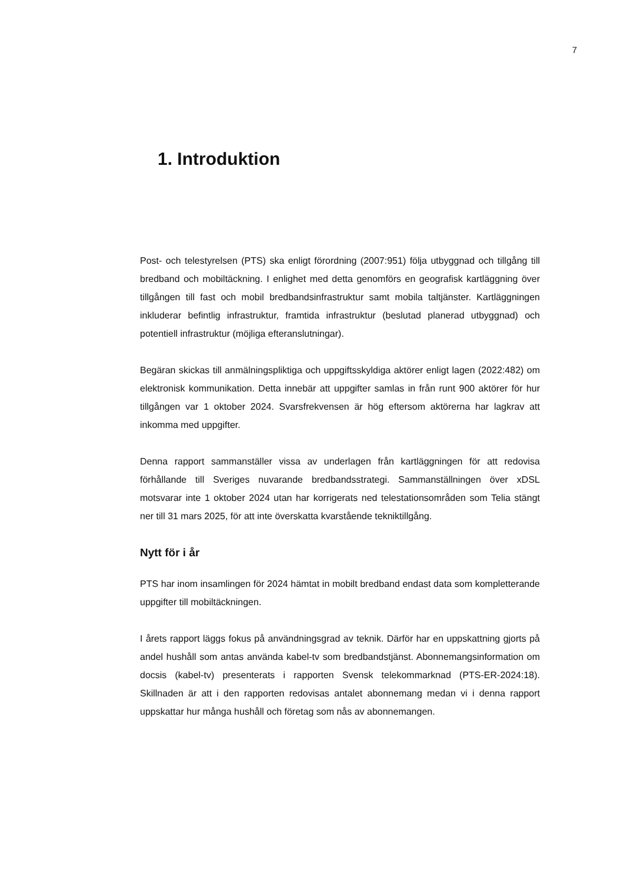7
1. Introduktion
Post- och telestyrelsen (PTS) ska enligt förordning (2007:951) följa utbyggnad och tillgång till bredband och mobiltäckning. I enlighet med detta genomförs en geografisk kartläggning över tillgången till fast och mobil bredbandsinfrastruktur samt mobila taltjänster. Kartläggningen inkluderar befintlig infrastruktur, framtida infrastruktur (beslutad planerad utbyggnad) och potentiell infrastruktur (möjliga efteranslutningar).
Begäran skickas till anmälningspliktiga och uppgiftsskyldiga aktörer enligt lagen (2022:482) om elektronisk kommunikation. Detta innebär att uppgifter samlas in från runt 900 aktörer för hur tillgången var 1 oktober 2024. Svarsfrekvensen är hög eftersom aktörerna har lagkrav att inkomma med uppgifter.
Denna rapport sammanställer vissa av underlagen från kartläggningen för att redovisa förhållande till Sveriges nuvarande bredbandsstrategi. Sammanställningen över xDSL motsvarar inte 1 oktober 2024 utan har korrigerats ned telestationsområden som Telia stängt ner till 31 mars 2025, för att inte överskatta kvarstående tekniktillgång.
Nytt för i år
PTS har inom insamlingen för 2024 hämtat in mobilt bredband endast data som kompletterande uppgifter till mobiltäckningen.
I årets rapport läggs fokus på användningsgrad av teknik. Därför har en uppskattning gjorts på andel hushåll som antas använda kabel-tv som bredbandstjänst. Abonnemangsinformation om docsis (kabel-tv) presenterats i rapporten Svensk telekommarknad (PTS-ER-2024:18). Skillnaden är att i den rapporten redovisas antalet abonnemang medan vi i denna rapport uppskattar hur många hushåll och företag som nås av abonnemangen.